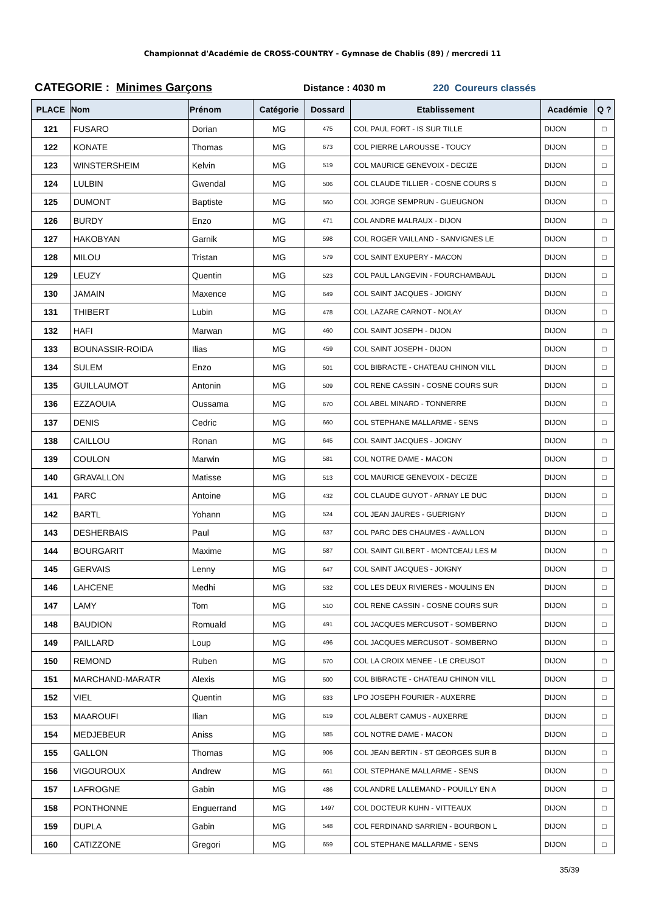Championnat d'Académie de CROSS-COUNTRY - Gymnase de Chablis (89) / mercredi 11
CATEGORIE : Minimes Garçons Distance : 4030 m 220 Coureurs classés
| PLACE | Nom | Prénom | Catégorie | Dossard | Etablissement | Académie | Q ? |
| --- | --- | --- | --- | --- | --- | --- | --- |
| 121 | FUSARO | Dorian | MG | 475 | COL PAUL FORT - IS SUR TILLE | DIJON | □ |
| 122 | KONATE | Thomas | MG | 673 | COL PIERRE LAROUSSE - TOUCY | DIJON | □ |
| 123 | WINSTERSHEIM | Kelvin | MG | 519 | COL MAURICE GENEVOIX - DECIZE | DIJON | □ |
| 124 | LULBIN | Gwendal | MG | 506 | COL CLAUDE TILLIER - COSNE COURS S | DIJON | □ |
| 125 | DUMONT | Baptiste | MG | 560 | COL JORGE SEMPRUN - GUEUGNON | DIJON | □ |
| 126 | BURDY | Enzo | MG | 471 | COL ANDRE MALRAUX - DIJON | DIJON | □ |
| 127 | HAKOBYAN | Garnik | MG | 598 | COL ROGER VAILLAND - SANVIGNES LE | DIJON | □ |
| 128 | MILOU | Tristan | MG | 579 | COL SAINT EXUPERY - MACON | DIJON | □ |
| 129 | LEUZY | Quentin | MG | 523 | COL PAUL LANGEVIN - FOURCHAMBAUL | DIJON | □ |
| 130 | JAMAIN | Maxence | MG | 649 | COL SAINT JACQUES - JOIGNY | DIJON | □ |
| 131 | THIBERT | Lubin | MG | 478 | COL LAZARE CARNOT - NOLAY | DIJON | □ |
| 132 | HAFI | Marwan | MG | 460 | COL SAINT JOSEPH - DIJON | DIJON | □ |
| 133 | BOUNASSIR-ROIDA | Ilias | MG | 459 | COL SAINT JOSEPH - DIJON | DIJON | □ |
| 134 | SULEM | Enzo | MG | 501 | COL BIBRACTE - CHATEAU CHINON VILL | DIJON | □ |
| 135 | GUILLAUMOT | Antonin | MG | 509 | COL RENE CASSIN - COSNE COURS SUR | DIJON | □ |
| 136 | EZZAOUIA | Oussama | MG | 670 | COL ABEL MINARD - TONNERRE | DIJON | □ |
| 137 | DENIS | Cedric | MG | 660 | COL STEPHANE MALLARME - SENS | DIJON | □ |
| 138 | CAILLOU | Ronan | MG | 645 | COL SAINT JACQUES - JOIGNY | DIJON | □ |
| 139 | COULON | Marwin | MG | 581 | COL NOTRE DAME - MACON | DIJON | □ |
| 140 | GRAVALLON | Matisse | MG | 513 | COL MAURICE GENEVOIX - DECIZE | DIJON | □ |
| 141 | PARC | Antoine | MG | 432 | COL CLAUDE GUYOT - ARNAY LE DUC | DIJON | □ |
| 142 | BARTL | Yohann | MG | 524 | COL JEAN JAURES - GUERIGNY | DIJON | □ |
| 143 | DESHERBAIS | Paul | MG | 637 | COL PARC DES CHAUMES - AVALLON | DIJON | □ |
| 144 | BOURGARIT | Maxime | MG | 587 | COL SAINT GILBERT - MONTCEAU LES M | DIJON | □ |
| 145 | GERVAIS | Lenny | MG | 647 | COL SAINT JACQUES - JOIGNY | DIJON | □ |
| 146 | LAHCENE | Medhi | MG | 532 | COL LES DEUX RIVIERES - MOULINS EN | DIJON | □ |
| 147 | LAMY | Tom | MG | 510 | COL RENE CASSIN - COSNE COURS SUR | DIJON | □ |
| 148 | BAUDION | Romuald | MG | 491 | COL JACQUES MERCUSOT - SOMBERNO | DIJON | □ |
| 149 | PAILLARD | Loup | MG | 496 | COL JACQUES MERCUSOT - SOMBERNO | DIJON | □ |
| 150 | REMOND | Ruben | MG | 570 | COL LA CROIX MENEE - LE CREUSOT | DIJON | □ |
| 151 | MARCHAND-MARATR | Alexis | MG | 500 | COL BIBRACTE - CHATEAU CHINON VILL | DIJON | □ |
| 152 | VIEL | Quentin | MG | 633 | LPO JOSEPH FOURIER - AUXERRE | DIJON | □ |
| 153 | MAAROUFI | Ilian | MG | 619 | COL ALBERT CAMUS - AUXERRE | DIJON | □ |
| 154 | MEDJEBEUR | Aniss | MG | 585 | COL NOTRE DAME - MACON | DIJON | □ |
| 155 | GALLON | Thomas | MG | 906 | COL JEAN BERTIN - ST GEORGES SUR B | DIJON | □ |
| 156 | VIGOUROUX | Andrew | MG | 661 | COL STEPHANE MALLARME - SENS | DIJON | □ |
| 157 | LAFROGNE | Gabin | MG | 486 | COL ANDRE LALLEMAND - POUILLY EN A | DIJON | □ |
| 158 | PONTHONNE | Enguerrand | MG | 1497 | COL DOCTEUR KUHN - VITTEAUX | DIJON | □ |
| 159 | DUPLA | Gabin | MG | 548 | COL FERDINAND SARRIEN - BOURBON L | DIJON | □ |
| 160 | CATIZZONE | Gregori | MG | 659 | COL STEPHANE MALLARME - SENS | DIJON | □ |
35/39